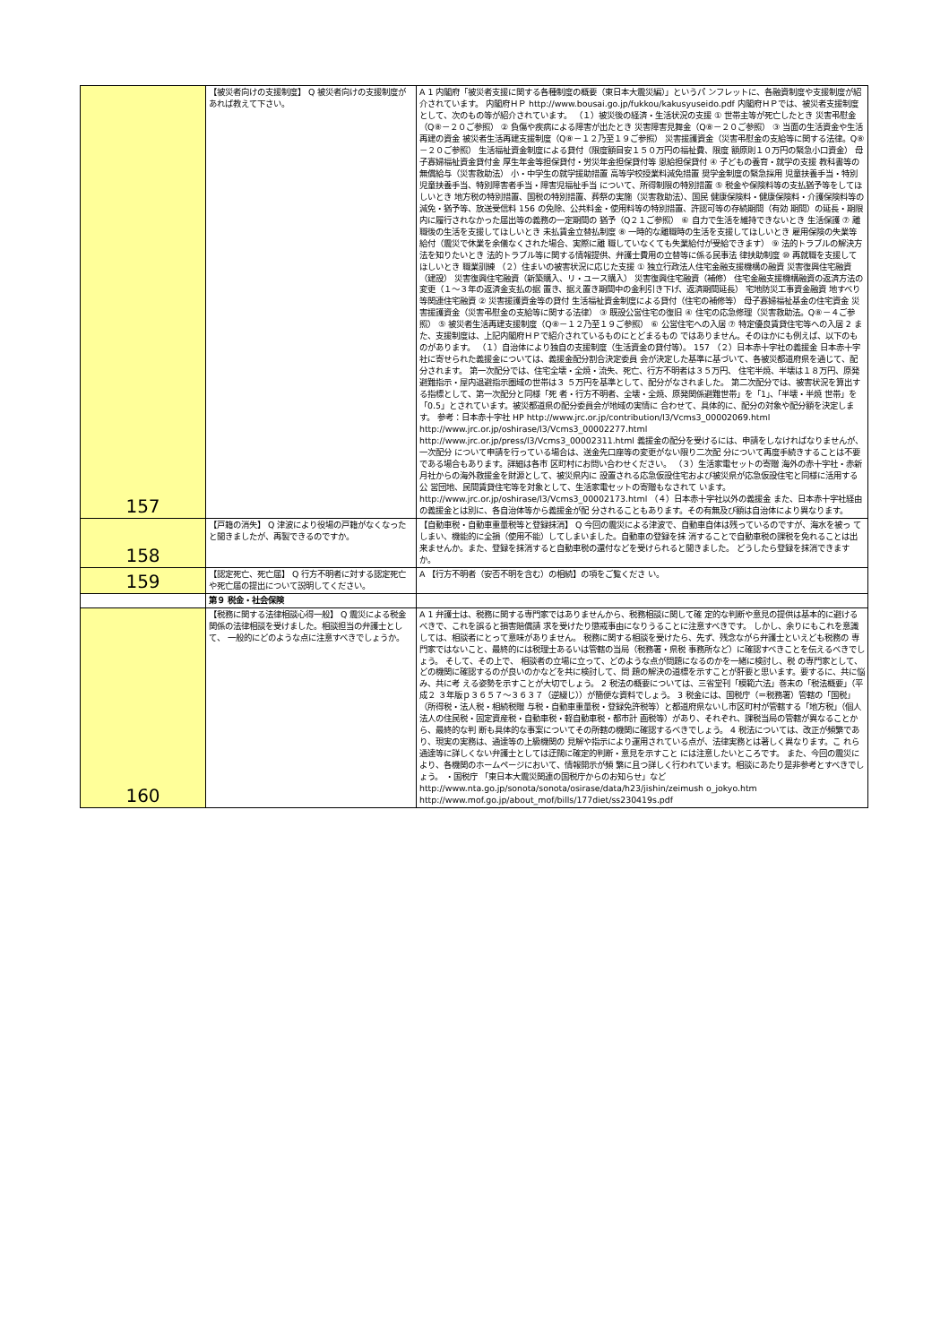| 157 | 【被災者向けの支援制度】 Q 被災者向けの支援制度があれば教えて下さい。 | A 1 内閣府「被災者支援に関する各種制度の概要（東日本大震災編）」というパ ンフレットに、各融資制度や支援制度が紹介されています。 内閣府ＨＰ http://www.bousai.go.jp/fukkou/kakusyuseido.pdf 内閣府ＨＰでは、被災者支援制度として、次のもの等が紹介されています。 （１）被災後の経済・生活状況の支援 ① 世帯主等が死亡したとき 災害弔慰金（Q⑧－２０ご参照） ② 負傷や疾病による障害が出たとき 災害障害見舞金（Q⑧－２０ご参照） ③ 当面の生活資金や生活再建の資金 被災者生活再建支援制度（Q⑧－１２乃至１９ご参照） 災害援護資金（災害弔慰金の支給等に関する法律。Q⑧－２０ご参照） 生活福祉資金制度による貸付（限度額目安１５０万円の福祉費、限度 額原則１０万円の緊急小口資金） 母子寡婦福祉資金貸付金 厚生年金等担保貸付・労災年金担保貸付等 恩給担保貸付 ④ 子どもの養育・就学の支援 教科書等の無償給与（災害救助法） 小・中学生の就学援助措置 高等学校授業料減免措置 奨学金制度の緊急採用 児童扶養手当・特別児童扶養手当、特別障害者手当・障害児福祉手当 について、所得制限の特別措置 ⑤ 税金や保険料等の支払猶予等をしてほしいとき 地方税の特別措置、国税の特別措置、葬祭の実施（災害救助法）、国民 健康保険料・健康保険料・介護保険料等の減免・猶予等、放送受信料 156 の免除、公共料金・使用料等の特別措置、許認可等の存続期間（有効 期間）の延長・期限内に履行されなかった届出等の義務の一定期間の 猶予（Q２１ご参照） ⑥ 自力で生活を維持できないとき 生活保護 ⑦ 離職後の生活を支援してほしいとき 未払賃金立替払制度 ⑧ 一時的な離職時の生活を支援してほしいとき 雇用保険の失業等給付（震災で休業を余儀なくされた場合、実際に離 職していなくても失業給付が受給できます） ⑨ 法的トラブルの解決方法を知りたいとき 法的トラブル等に関する情報提供、弁護士費用の立替等に係る民事法 律扶助制度 ⑩ 再就職を支援してほしいとき 職業訓練 （２）住まいの被害状況に応じた支援 ① 独立行政法人住宅金融支援機構の融資 災害復興住宅融資（建設） 災害復興住宅融資（新築購入、リ・ユース購入） 災害復興住宅融資（補修） 住宅金融支援機構融資の返済方法の変更（１～３年の返済金支払の据 置き、据え置き期間中の金利引き下げ、返済期間延長） 宅地防災工事資金融資 地すべり等関連住宅融資 ② 災害援護資金等の貸付 生活福祉資金制度による貸付（住宅の補修等） 母子寡婦福祉基金の住宅資金 災害援護資金（災害弔慰金の支給等に関する法律） ③ 既設公営住宅の復旧 ④ 住宅の応急修理（災害救助法。Q⑧－４ご参照） ⑤ 被災者生活再建支援制度（Q⑧－１２乃至１９ご参照） ⑥ 公営住宅への入居 ⑦ 特定優良賃貸住宅等への入居 2 また、支援制度は、上記内閣府ＨＰで紹介されているものにとどまるもの ではありません。そのほかにも例えば、以下のものがあります。 （１）自治体により独自の支援制度（生活資金の貸付等）。 157 （２）日本赤十字社の義援金 日本赤十字社に寄せられた義援金については、義援金配分割合決定委員 会が決定した基準に基づいて、各被災都道府県を通じて、配分されます。 第一次配分では、住宅全壊・全焼・流失、死亡、行方不明者は３５万円、 住宅半焼、半壊は１８万円、原発避難指示・屋内退避指示圏域の世帯は３ ５万円を基準として、配分がなされました。 第二次配分では、被害状況を算出する指標として、第一次配分と同様「死 者・行方不明者、全壊・全焼、原発関係避難世帯」を「1」、「半壊・半焼 世帯」を「0.5」とされています。被災都道県の配分委員会が地域の実情に 合わせて、具体的に、配分の対象や配分額を決定します。 参考：日本赤十字社 HP http://www.jrc.or.jp/contribution/l3/Vcms3_00002069.html http://www.jrc.or.jp/oshirase/l3/Vcms3_00002277.html http://www.jrc.or.jp/press/l3/Vcms3_00002311.html 義援金の配分を受けるには、申請をしなければなりませんが、一次配分 について申請を行っている場合は、送金先口座等の変更がない限り二次配 分について再度手続きすることは不要である場合もあります。詳細は各市 区町村にお問い合わせください。 （３）生活家電セットの寄贈 海外の赤十字社・赤新月社からの海外救援金を財源として、被災県内に 設置される応急仮設住宅および被災県が応急仮設住宅と同様に活用する公 営団地、民間賃貸住宅等を対象として、生活家電セットの寄贈もなされて います。 http://www.jrc.or.jp/oshirase/l3/Vcms3_00002173.html （４）日本赤十字社以外の義援金 また、日本赤十字社経由の義援金とは別に、各自治体等から義援金が配 分されることもあります。その有無及び額は自治体により異なります。 |
| 158 | 【戸籍の消失】 Q 津波により役場の戸籍がなくなったと聞きましたが、再製できるのですか。 | 【自動車税・自動車重量税等と登録抹消】 Q 今回の震災による津波で、自動車自体は残っているのですが、海水を被っ てしまい、機能的に全損（使用不能）してしまいました。自動車の登録を抹 消することで自動車税の課税を免れることは出来ませんか。また、登録を抹消すると自動車税の還付などを受けられると聞きました。 どうしたら登録を抹消できますか。 |
| 159 | 【認定死亡、死亡届】 Q 行方不明者に対する認定死亡や死亡届の提出について説明してください。 | A 【行方不明者（安否不明を含む）の相続】の項をご覧くださ い。 |
| | 第９ 税金・社会保険 | |
| 160 | 【税務に関する法律相談心得一般】 Q 震災による税金関係の法律相談を受けました。相談担当の弁護士として、 一般的にどのような点に注意すべきでしょうか。 | A 1 弁護士は、税務に関する専門家ではありませんから、税務相談に関して確 定的な判断や意見の提供は基本的に避けるべきで、これを誤ると損害賠償請 求を受けたり懲戒事由になりうることに注意すべきです。 しかし、余りにもこれを意識しては、相談者にとって意味がありません。 税務に関する相談を受けたら、先ず、残念ながら弁護士といえども税務の 専門家ではないこと、最終的には税理士あるいは管轄の当局（税務署・県税 事務所など）に確認すべきことを伝えるべきでしょう。 そして、その上で、 相談者の立場に立って、どのような点が問題になるのかを一緒に検討し、税 の専門家として、どの機関に確認するのが良いのかなどを共に検討して、問 題の解決の道標を示すことが肝要と思います。要するに、共に悩み、共に考 える姿勢を示すことが大切でしょう。 2 税法の概要については、三省堂刊「模範六法」巻末の「税法概要」（平成２ ３年版ｐ３６５７～３６３７（逆綴じ））が簡便な資料でしょう。 3 税金には、国税庁（＝税務署）管轄の「国税」（所得税・法人税・相続税贈 与税・自動車重量税・登録免許税等）と都道府県ないし市区町村が管轄する「地方税」（個人法人の住民税・固定資産税・自動車税・軽自動車税・都市計 画税等）があり、それぞれ、課税当局の管轄が異なることから、最終的な判 断も具体的な事案についてその所轄の機関に確認するべきでしょう。 4 税法については、改正が頻繁であり、現実の実務は、通達等の上級機関の 見解や指示により運用されている点が、法律実務とは著しく異なります。こ れら通達等に詳しくない弁護士としては迂闊に確定的判断・意見を示すこと には注意したいところです。 また、今回の震災により、各機関のホームページにおいて、情報開示が頻 繁に且つ詳しく行われています。相談にあたり是非参考とすべきでしょう。 ・国税庁 「東日本大震災関連の国税庁からのお知らせ」など http://www.nta.go.jp/sonota/sonota/osirase/data/h23/jishin/zeimush o_jokyo.htm http://www.mof.go.jp/about_mof/bills/177diet/ss230419s.pdf |